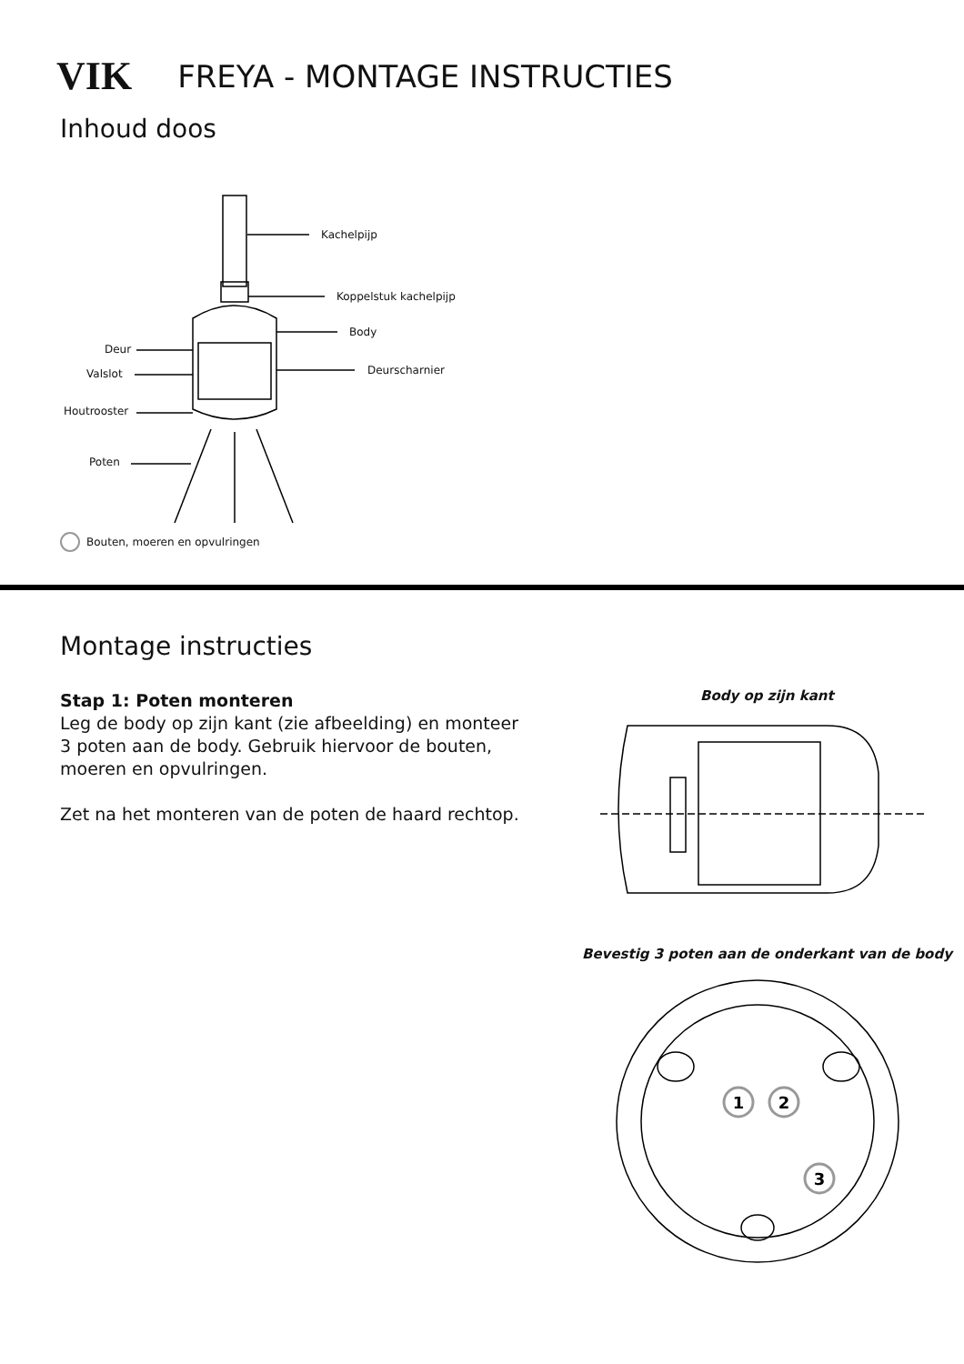VIK FREYA - MONTAGE INSTRUCTIES
Inhoud doos
Kachelpijp
Koppelstuk kachelpijp
Body
Deur
Valslot Deurscharnier
Houtrooster
Poten
Bouten, moeren en opvulringen
Montage instructies
Stap 1: Poten monteren
Leg de body op zijn kant (zie afbeelding) en monteer 3 poten aan de body. Gebruik hiervoor de bouten, moeren en opvulringen.
Zet na het monteren van de poten de haard rechtop.
Body op zijn kant
Bevestig 3 poten aan de onderkant van de body
1
2
3